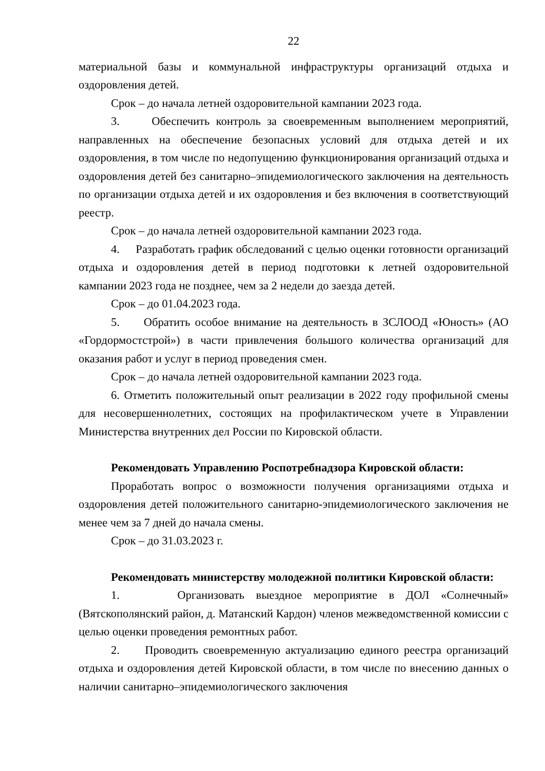22
материальной базы и коммунальной инфраструктуры организаций отдыха и оздоровления детей.
Срок – до начала летней оздоровительной кампании 2023 года.
3. Обеспечить контроль за своевременным выполнением мероприятий, направленных на обеспечение безопасных условий для отдыха детей и их оздоровления, в том числе по недопущению функционирования организаций отдыха и оздоровления детей без санитарно–эпидемиологического заключения на деятельность по организации отдыха детей и их оздоровления и без включения в соответствующий реестр.
Срок – до начала летней оздоровительной кампании 2023 года.
4. Разработать график обследований с целью оценки готовности организаций отдыха и оздоровления детей в период подготовки к летней оздоровительной кампании 2023 года не позднее, чем за 2 недели до заезда детей.
Срок – до 01.04.2023 года.
5. Обратить особое внимание на деятельность в ЗСЛООД «Юность» (АО «Гордормостстрой») в части привлечения большого количества организаций для оказания работ и услуг в период проведения смен.
Срок – до начала летней оздоровительной кампании 2023 года.
6. Отметить положительный опыт реализации в 2022 году профильной смены для несовершеннолетних, состоящих на профилактическом учете в Управлении Министерства внутренних дел России по Кировской области.
Рекомендовать Управлению Роспотребнадзора Кировской области:
Проработать вопрос о возможности получения организациями отдыха и оздоровления детей положительного санитарно-эпидемиологического заключения не менее чем за 7 дней до начала смены.
Срок – до 31.03.2023 г.
Рекомендовать министерству молодежной политики Кировской области:
1. Организовать выездное мероприятие в ДОЛ «Солнечный» (Вятскополянский район, д. Матанский Кардон) членов межведомственной комиссии с целью оценки проведения ремонтных работ.
2. Проводить своевременную актуализацию единого реестра организаций отдыха и оздоровления детей Кировской области, в том числе по внесению данных о наличии санитарно–эпидемиологического заключения